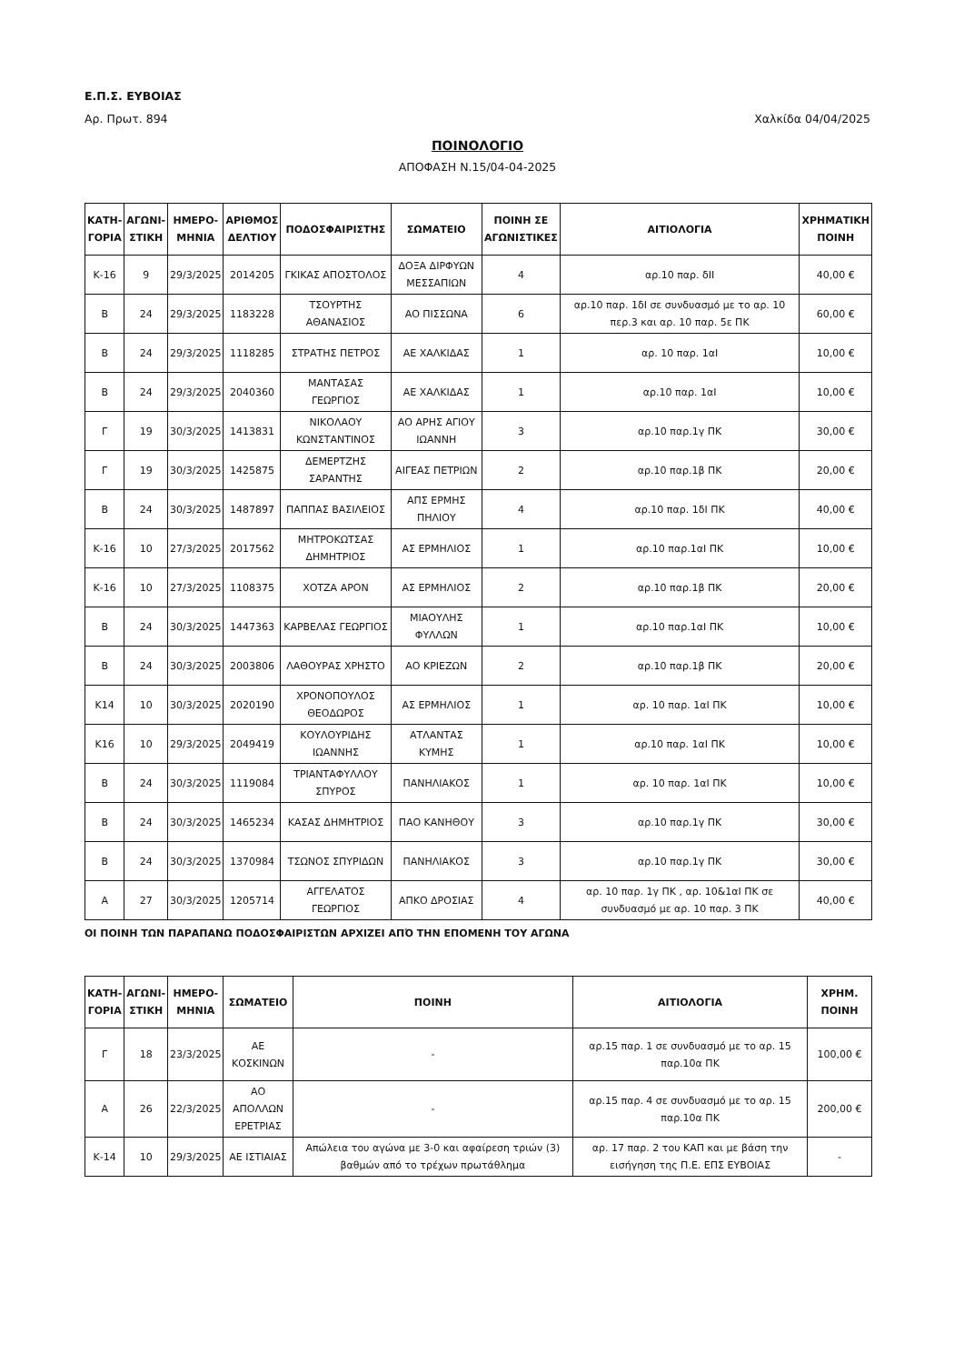Ε.Π.Σ. ΕΥΒΟΙΑΣ
Αρ. Πρωτ. 894 Χαλκίδα 04/04/2025
ΠΟΙΝΟΛΟΓΙΟ
ΑΠΟΦΑΣΗ Ν.15/04-04-2025
| ΚΑΤΗ- ΓΟΡΙΑ | ΑΓΩΝΙ- ΣΤΙΚΗ | ΗΜΕΡΟ- ΜΗΝΙΑ | ΑΡΙΘΜΟΣ ΔΕΛΤΙΟΥ | ΠΟΔΟΣΦΑΙΡΙΣΤΗΣ | ΣΩΜΑΤΕΙΟ | ΠΟΙΝΗ ΣΕ ΑΓΩΝΙΣΤΙΚΕΣ | ΑΙΤΙΟΛΟΓΙΑ | ΧΡΗΜΑΤΙΚΗ ΠΟΙΝΗ |
| --- | --- | --- | --- | --- | --- | --- | --- | --- |
| Κ-16 | 9 | 29/3/2025 | 2014205 | ΓΚΙΚΑΣ ΑΠΟΣΤΟΛΟΣ | ΔΟΞΑ ΔΙΡΦΥΩΝ ΜΕΣΣΑΠΙΩΝ | 4 | αρ.10 παρ. δΙΙ | 40,00 € |
| Β | 24 | 29/3/2025 | 1183228 | ΤΣΟΥΡΤΗΣ ΑΘΑΝΑΣΙΟΣ | ΑΟ ΠΙΣΣΩΝΑ | 6 | αρ.10 παρ. 1δΙ σε συνδυασμό με το αρ. 10 περ.3 και αρ. 10 παρ. 5ε ΠΚ | 60,00 € |
| Β | 24 | 29/3/2025 | 1118285 | ΣΤΡΑΤΗΣ ΠΕΤΡΟΣ | ΑΕ ΧΑΛΚΙΔΑΣ | 1 | αρ. 10 παρ. 1αΙ | 10,00 € |
| Β | 24 | 29/3/2025 | 2040360 | ΜΑΝΤΑΣΑΣ ΓΕΩΡΓΙΟΣ | ΑΕ ΧΑΛΚΙΔΑΣ | 1 | αρ.10 παρ. 1αΙ | 10,00 € |
| Γ | 19 | 30/3/2025 | 1413831 | ΝΙΚΟΛΑΟΥ ΚΩΝΣΤΑΝΤΙΝΟΣ | ΑΟ ΑΡΗΣ ΑΓΙΟΥ ΙΩΑΝΝΗ | 3 | αρ.10 παρ.1γ ΠΚ | 30,00 € |
| Γ | 19 | 30/3/2025 | 1425875 | ΔΕΜΕΡΤΖΗΣ ΣΑΡΑΝΤΗΣ | ΑΙΓΕΑΣ ΠΕΤΡΙΩΝ | 2 | αρ.10 παρ.1β ΠΚ | 20,00 € |
| Β | 24 | 30/3/2025 | 1487897 | ΠΑΠΠΑΣ ΒΑΣΙΛΕΙΟΣ | ΑΠΣ ΕΡΜΗΣ ΠΗΛΙΟΥ | 4 | αρ.10 παρ. 1δΙ ΠΚ | 40,00 € |
| Κ-16 | 10 | 27/3/2025 | 2017562 | ΜΗΤΡΟΚΩΤΣΑΣ ΔΗΜΗΤΡΙΟΣ | ΑΣ ΕΡΜΗΛΙΟΣ | 1 | αρ.10 παρ.1αΙ ΠΚ | 10,00 € |
| Κ-16 | 10 | 27/3/2025 | 1108375 | ΧΟΤΖΑ ΑΡΟΝ | ΑΣ ΕΡΜΗΛΙΟΣ | 2 | αρ.10 παρ.1β ΠΚ | 20,00 € |
| Β | 24 | 30/3/2025 | 1447363 | ΚΑΡΒΕΛΑΣ ΓΕΩΡΓΙΟΣ | ΜΙΑΟΥΛΗΣ ΦΥΛΛΩΝ | 1 | αρ.10 παρ.1αΙ ΠΚ | 10,00 € |
| Β | 24 | 30/3/2025 | 2003806 | ΛΑΘΟΥΡΑΣ ΧΡΗΣΤΟ | ΑΟ ΚΡΙΕΖΩΝ | 2 | αρ.10 παρ.1β ΠΚ | 20,00 € |
| Κ14 | 10 | 30/3/2025 | 2020190 | ΧΡΟΝΟΠΟΥΛΟΣ ΘΕΟΔΩΡΟΣ | ΑΣ ΕΡΜΗΛΙΟΣ | 1 | αρ. 10 παρ. 1αΙ ΠΚ | 10,00 € |
| Κ16 | 10 | 29/3/2025 | 2049419 | ΚΟΥΛΟΥΡΙΔΗΣ ΙΩΑΝΝΗΣ | ΑΤΛΑΝΤΑΣ ΚΥΜΗΣ | 1 | αρ.10 παρ. 1αΙ ΠΚ | 10,00 € |
| Β | 24 | 30/3/2025 | 1119084 | ΤΡΙΑΝΤΑΦΥΛΛΟΥ ΣΠΥΡΟΣ | ΠΑΝΗΛΙΑΚΟΣ | 1 | αρ. 10 παρ. 1αΙ ΠΚ | 10,00 € |
| Β | 24 | 30/3/2025 | 1465234 | ΚΑΣΑΣ ΔΗΜΗΤΡΙΟΣ | ΠΑΟ ΚΑΝΗΘΟΥ | 3 | αρ.10 παρ.1γ ΠΚ | 30,00 € |
| Β | 24 | 30/3/2025 | 1370984 | ΤΣΩΝΟΣ ΣΠΥΡΙΔΩΝ | ΠΑΝΗΛΙΑΚΟΣ | 3 | αρ.10 παρ.1γ ΠΚ | 30,00 € |
| Α | 27 | 30/3/2025 | 1205714 | ΑΓΓΕΛΑΤΟΣ ΓΕΩΡΓΙΟΣ | ΑΠΚΟ ΔΡΟΣΙΑΣ | 4 | αρ. 10 παρ. 1γ ΠΚ , αρ. 10&1αΙ ΠΚ σε συνδυασμό με αρ. 10 παρ. 3 ΠΚ | 40,00 € |
ΟΙ ΠΟΙΝΗ ΤΩΝ ΠΑΡΑΠΑΝΩ ΠΟΔΟΣΦΑΙΡΙΣΤΩΝ ΑΡΧΙΖΕΙ ΑΠΌ ΤΗΝ ΕΠΟΜΕΝΗ ΤΟΥ ΑΓΩΝΑ
| ΚΑΤΗ- ΓΟΡΙΑ | ΑΓΩΝΙ- ΣΤΙΚΗ | ΗΜΕΡΟ- ΜΗΝΙΑ | ΣΩΜΑΤΕΙΟ | ΠΟΙΝΗ | ΑΙΤΙΟΛΟΓΙΑ | ΧΡΗΜ. ΠΟΙΝΗ |
| --- | --- | --- | --- | --- | --- | --- |
| Γ | 18 | 23/3/2025 | ΑΕ ΚΟΣΚΙΝΩΝ | - | αρ.15 παρ. 1 σε συνδυασμό με το αρ. 15 παρ.10α ΠΚ | 100,00 € |
| Α | 26 | 22/3/2025 | ΑΟ ΑΠΟΛΛΩΝ ΕΡΕΤΡΙΑΣ | - | αρ.15 παρ. 4 σε συνδυασμό με το αρ. 15 παρ.10α ΠΚ | 200,00 € |
| Κ-14 | 10 | 29/3/2025 | ΑΕ ΙΣΤΙΑΙΑΣ | Απώλεια του αγώνα με 3-0 και αφαίρεση τριών (3) βαθμών από το τρέχων πρωτάθλημα | αρ. 17 παρ. 2 του ΚΑΠ και με βάση την εισήγηση της Π.Ε. ΕΠΣ ΕΥΒΟΙΑΣ | - |